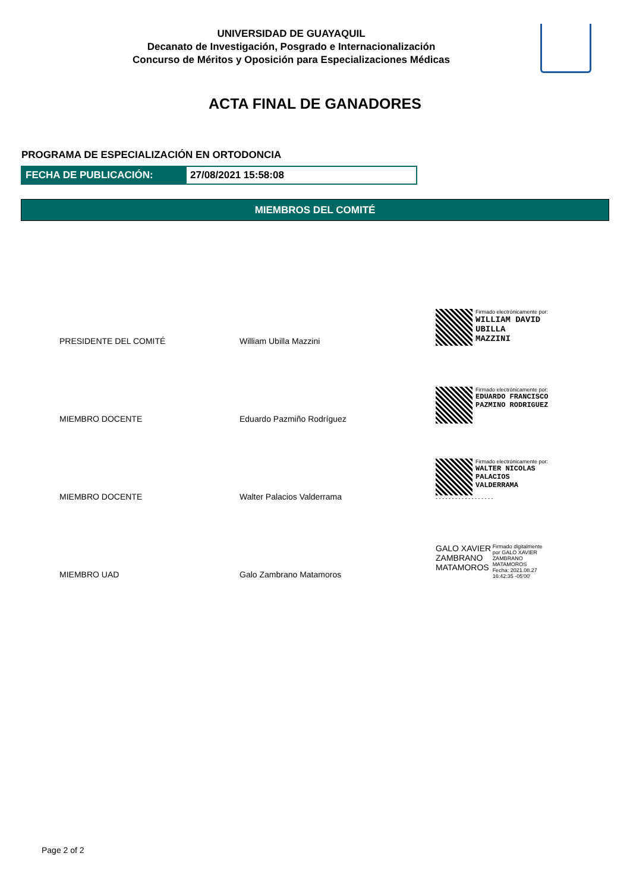UNIVERSIDAD DE GUAYAQUIL
Decanato de Investigación, Posgrado e Internacionalización
Concurso de Méritos y Oposición para Especializaciones Médicas
ACTA FINAL DE GANADORES
PROGRAMA DE ESPECIALIZACIÓN EN ORTODONCIA
FECHA DE PUBLICACIÓN: 27/08/2021 15:58:08
MIEMBROS DEL COMITÉ
| PRESIDENTE DEL COMITÉ | William Ubilla Mazzini | Firmado electrónicamente por: WILLIAM DAVID UBILLA MAZZINI |
| MIEMBRO DOCENTE | Eduardo Pazmiño Rodríguez | Firmado electrónicamente por: EDUARDO FRANCISCO PAZMINO RODRIGUEZ |
| MIEMBRO DOCENTE | Walter Palacios Valderrama | Firmado electrónicamente por: WALTER NICOLAS PALACIOS VALDERRAMA - - - - - - - - - - - - - - - - - - |
| MIEMBRO UAD | Galo Zambrano Matamoros | GALO XAVIER ZAMBRANO MATAMOROS Firmado digitalmente por GALO XAVIER ZAMBRANO MATAMOROS Fecha: 2021.08.27 16:42:35 -05'00' |
Page 2 of 2